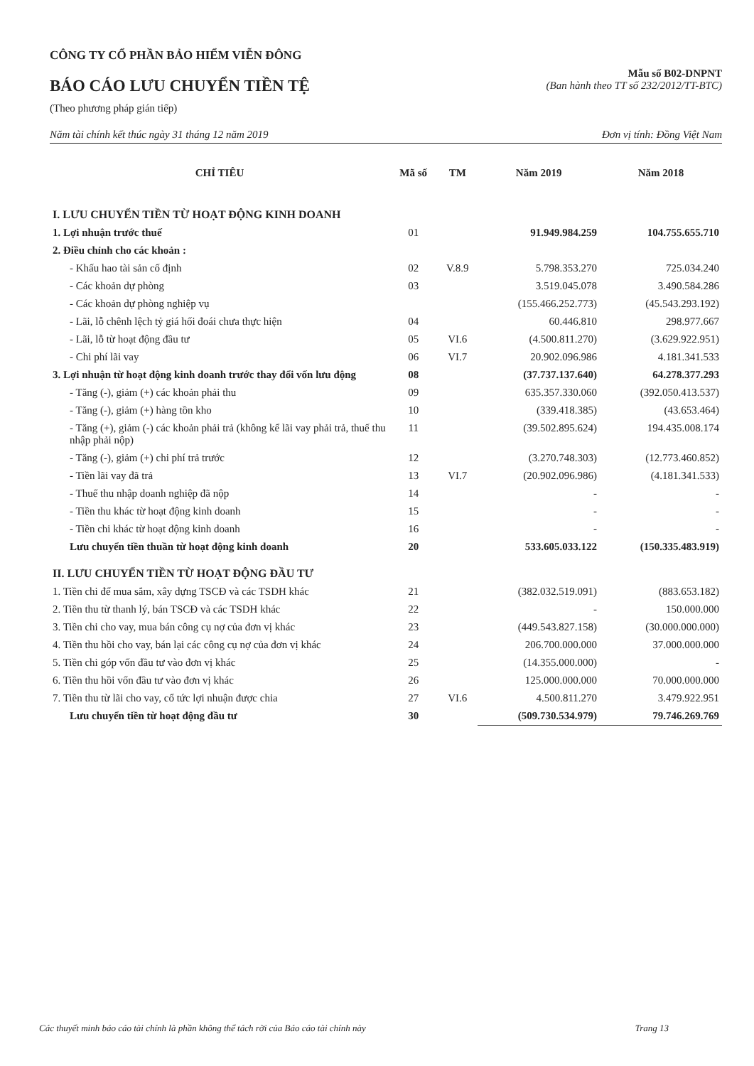CÔNG TY CỔ PHẦN BẢO HIỂM VIỄN ĐÔNG
BÁO CÁO LƯU CHUYỂN TIỀN TỆ
(Theo phương pháp gián tiếp)
Mẫu số B02-DNPNT
(Ban hành theo TT số 232/2012/TT-BTC)
Năm tài chính kết thúc ngày 31 tháng 12 năm 2019 Đơn vị tính: Đồng Việt Nam
| CHỈ TIÊU | Mã số | TM | Năm 2019 | Năm 2018 |
| --- | --- | --- | --- | --- |
| I. LƯU CHUYỂN TIỀN TỪ HOẠT ĐỘNG KINH DOANH | | | | |
| 1. Lợi nhuận trước thuế | 01 | | 91.949.984.259 | 104.755.655.710 |
| 2. Điều chỉnh cho các khoản : | | | | |
| - Khấu hao tài sản cố định | 02 | V.8.9 | 5.798.353.270 | 725.034.240 |
| - Các khoản dự phòng | 03 | | 3.519.045.078 | 3.490.584.286 |
| - Các khoản dự phòng nghiệp vụ | | | (155.466.252.773) | (45.543.293.192) |
| - Lãi, lỗ chênh lệch tỷ giá hối đoái chưa thực hiện | 04 | | 60.446.810 | 298.977.667 |
| - Lãi, lỗ từ hoạt động đầu tư | 05 | VI.6 | (4.500.811.270) | (3.629.922.951) |
| - Chi phí lãi vay | 06 | VI.7 | 20.902.096.986 | 4.181.341.533 |
| 3. Lợi nhuận từ hoạt động kinh doanh trước thay đổi vốn lưu động | 08 | | (37.737.137.640) | 64.278.377.293 |
| - Tăng (-), giảm (+) các khoản phải thu | 09 | | 635.357.330.060 | (392.050.413.537) |
| - Tăng (-), giảm (+) hàng tồn kho | 10 | | (339.418.385) | (43.653.464) |
| - Tăng (+), giảm (-) các khoản phải trả (không kể lãi vay phải trả, thuế thu nhập phải nộp) | 11 | | (39.502.895.624) | 194.435.008.174 |
| - Tăng (-), giảm (+) chi phí trả trước | 12 | | (3.270.748.303) | (12.773.460.852) |
| - Tiền lãi vay đã trả | 13 | VI.7 | (20.902.096.986) | (4.181.341.533) |
| - Thuế thu nhập doanh nghiệp đã nộp | 14 | | - | - |
| - Tiền thu khác từ hoạt động kinh doanh | 15 | | - | - |
| - Tiền chi khác từ hoạt động kinh doanh | 16 | | - | - |
| Lưu chuyển tiền thuần từ hoạt động kinh doanh | 20 | | 533.605.033.122 | (150.335.483.919) |
| II. LƯU CHUYỂN TIỀN TỪ HOẠT ĐỘNG ĐẦU TƯ | | | | |
| 1. Tiền chi để mua sắm, xây dựng TSCĐ và các TSDH khác | 21 | | (382.032.519.091) | (883.653.182) |
| 2. Tiền thu từ thanh lý, bán TSCĐ và các TSDH khác | 22 | | - | 150.000.000 |
| 3. Tiền chi cho vay, mua bán công cụ nợ của đơn vị khác | 23 | | (449.543.827.158) | (30.000.000.000) |
| 4. Tiền thu hồi cho vay, bán lại các công cụ nợ của đơn vị khác | 24 | | 206.700.000.000 | 37.000.000.000 |
| 5. Tiền chi góp vốn đầu tư vào đơn vị khác | 25 | | (14.355.000.000) | - |
| 6. Tiền thu hồi vốn đầu tư vào đơn vị khác | 26 | | 125.000.000.000 | 70.000.000.000 |
| 7. Tiền thu từ lãi cho vay, cổ tức lợi nhuận được chia | 27 | VI.6 | 4.500.811.270 | 3.479.922.951 |
| Lưu chuyển tiền từ hoạt động đầu tư | 30 | | (509.730.534.979) | 79.746.269.769 |
Các thuyết minh báo cáo tài chính là phần không thể tách rời của Báo cáo tài chính này Trang 13